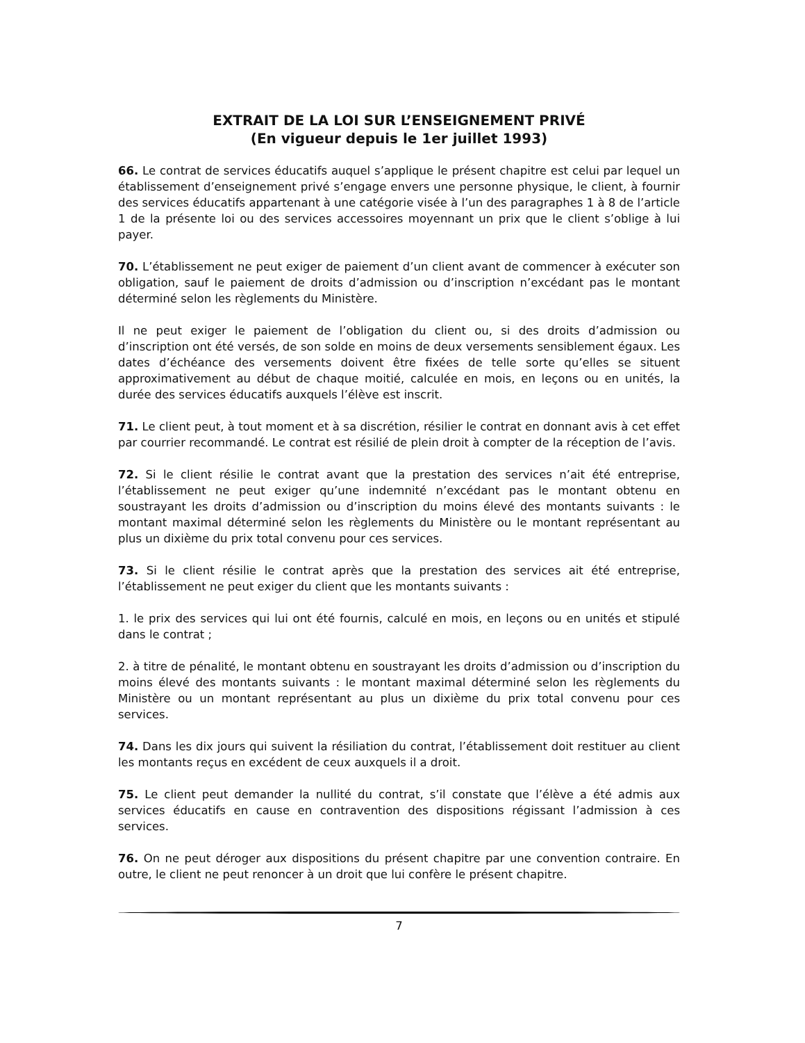EXTRAIT DE LA LOI SUR L’ENSEIGNEMENT PRIVÉ
(En vigueur depuis le 1er juillet 1993)
66. Le contrat de services éducatifs auquel s’applique le présent chapitre est celui par lequel un établissement d’enseignement privé s’engage envers une personne physique, le client, à fournir des services éducatifs appartenant à une catégorie visée à l’un des paragraphes 1 à 8 de l’article 1 de la présente loi ou des services accessoires moyennant un prix que le client s’oblige à lui payer.
70. L’établissement ne peut exiger de paiement d’un client avant de commencer à exécuter son obligation, sauf le paiement de droits d’admission ou d’inscription n’excédant pas le montant déterminé selon les règlements du Ministère.
Il ne peut exiger le paiement de l’obligation du client ou, si des droits d’admission ou d’inscription ont été versés, de son solde en moins de deux versements sensiblement égaux. Les dates d’échéance des versements doivent être fixées de telle sorte qu’elles se situent approximativement au début de chaque moitié, calculée en mois, en leçons ou en unités, la durée des services éducatifs auxquels l’élève est inscrit.
71. Le client peut, à tout moment et à sa discrétion, résilier le contrat en donnant avis à cet effet par courrier recommandé. Le contrat est résilié de plein droit à compter de la réception de l’avis.
72. Si le client résilie le contrat avant que la prestation des services n’ait été entreprise, l’établissement ne peut exiger qu’une indemnité n’excédant pas le montant obtenu en soustrayant les droits d’admission ou d’inscription du moins élevé des montants suivants : le montant maximal déterminé selon les règlements du Ministère ou le montant représentant au plus un dixième du prix total convenu pour ces services.
73. Si le client résilie le contrat après que la prestation des services ait été entreprise, l’établissement ne peut exiger du client que les montants suivants :
1. le prix des services qui lui ont été fournis, calculé en mois, en leçons ou en unités et stipulé dans le contrat ;
2. à titre de pénalité, le montant obtenu en soustrayant les droits d’admission ou d’inscription du moins élevé des montants suivants : le montant maximal déterminé selon les règlements du Ministère ou un montant représentant au plus un dixième du prix total convenu pour ces services.
74. Dans les dix jours qui suivent la résiliation du contrat, l’établissement doit restituer au client les montants reçus en excédent de ceux auxquels il a droit.
75. Le client peut demander la nullité du contrat, s’il constate que l’élève a été admis aux services éducatifs en cause en contravention des dispositions régissant l’admission à ces services.
76. On ne peut déroger aux dispositions du présent chapitre par une convention contraire. En outre, le client ne peut renoncer à un droit que lui confère le présent chapitre.
7